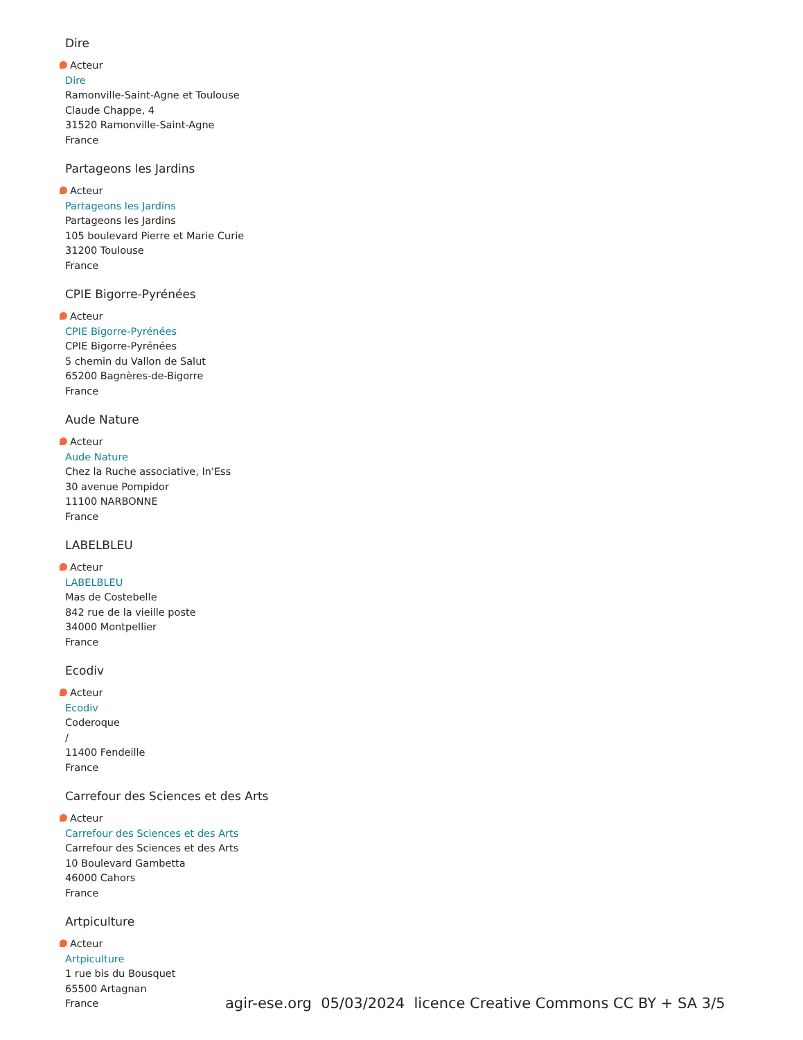Dire
Acteur
Dire
Ramonville-Saint-Agne et Toulouse
Claude Chappe, 4
31520 Ramonville-Saint-Agne
France
Partageons les Jardins
Acteur
Partageons les Jardins
Partageons les Jardins
105 boulevard Pierre et Marie Curie
31200 Toulouse
France
CPIE Bigorre-Pyrénées
Acteur
CPIE Bigorre-Pyrénées
CPIE Bigorre-Pyrénées
5 chemin du Vallon de Salut
65200 Bagnères-de-Bigorre
France
Aude Nature
Acteur
Aude Nature
Chez la Ruche associative, In'Ess
30 avenue Pompidor
11100 NARBONNE
France
LABELBLEU
Acteur
LABELBLEU
Mas de Costebelle
842 rue de la vieille poste
34000 Montpellier
France
Ecodiv
Acteur
Ecodiv
Coderoque
/
11400 Fendeille
France
Carrefour des Sciences et des Arts
Acteur
Carrefour des Sciences et des Arts
Carrefour des Sciences et des Arts
10 Boulevard Gambetta
46000 Cahors
France
Artpiculture
Acteur
Artpiculture
1 rue bis du Bousquet
65500 Artagnan
France
agir-ese.org 05/03/2024 licence Creative Commons CC BY + SA 3/5